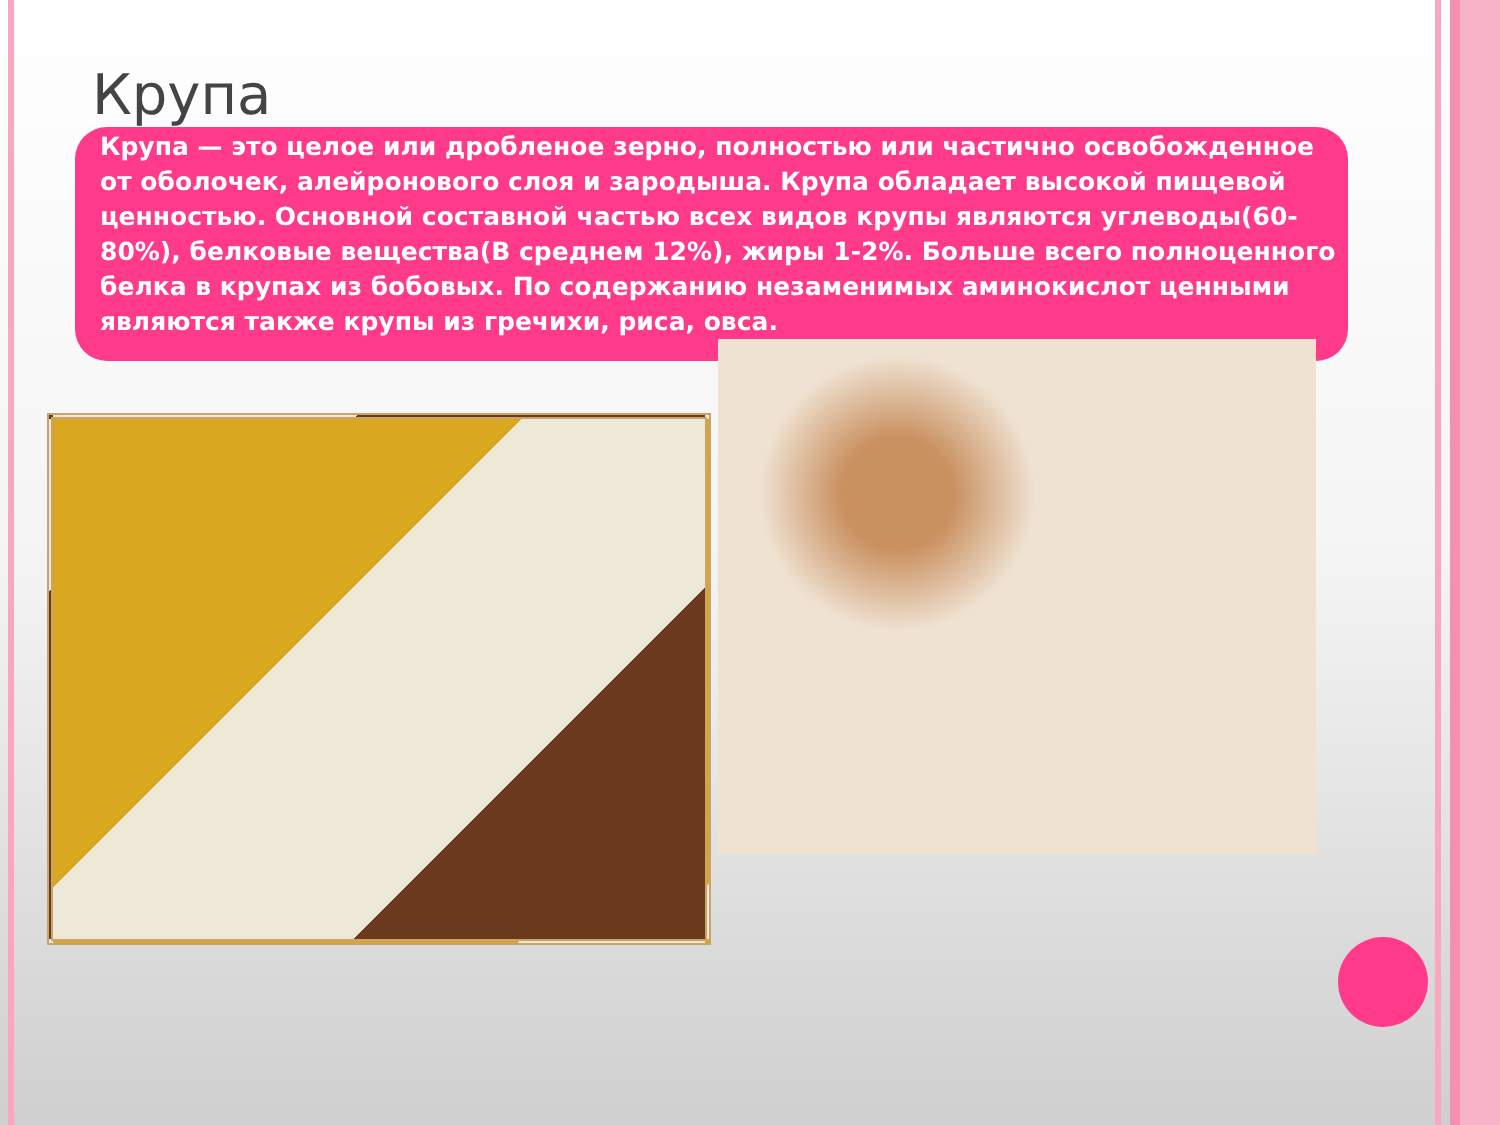Крупа
Крупа — это целое или дробленое зерно, полностью или частично освобожденное от оболочек, алейронового слоя и зародыша. Крупа обладает высокой пищевой ценностью. Основной составной частью всех видов крупы являются углеводы(60-80%), белковые вещества(В среднем 12%), жиры 1-2%. Больше всего полноценного белка в крупах из бобовых. По содержанию незаменимых аминокислот ценными являются также крупы из гречихи, риса, овса.